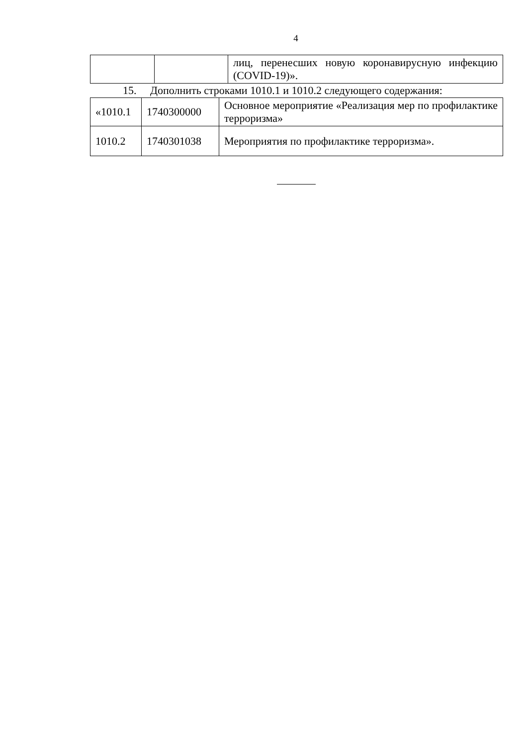4
| | | лиц, перенесших новую коронавирусную инфекцию (COVID-19)». |
15. Дополнить строками 1010.1 и 1010.2 следующего содержания:
| «1010.1 | 1740300000 | Основное мероприятие «Реализация мер по профилактике терроризма» |
| 1010.2 | 1740301038 | Мероприятия по профилактике терроризма». |